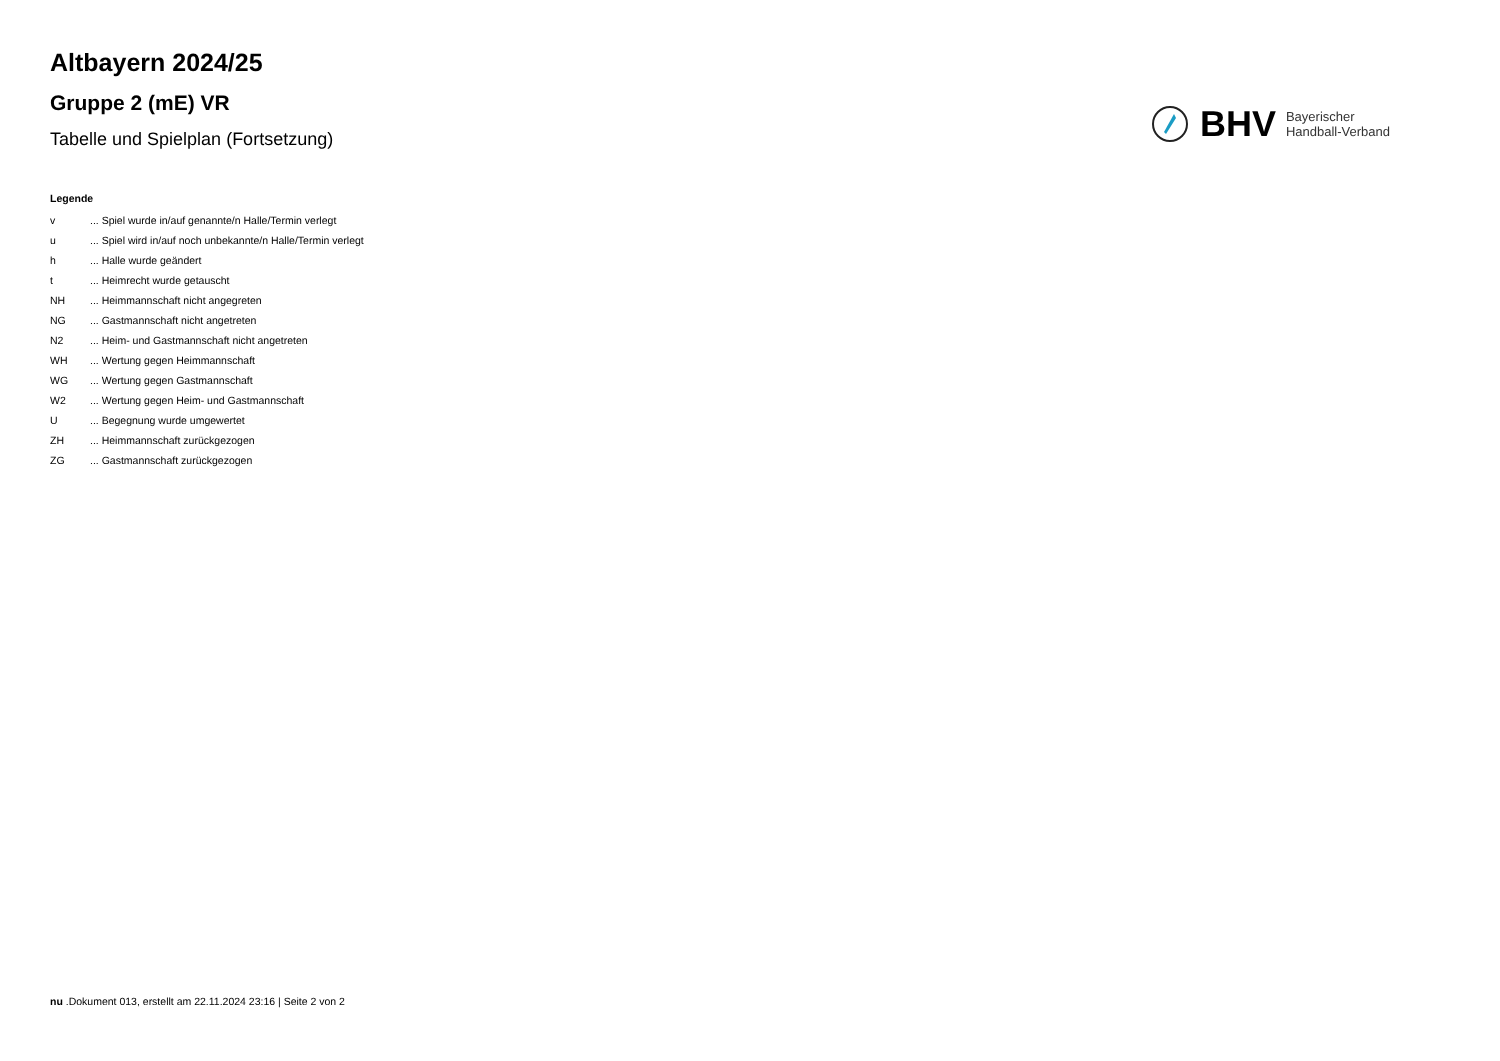Altbayern 2024/25
Gruppe 2 (mE) VR
Tabelle und Spielplan (Fortsetzung)
BHV
Bayerischer
Handball-Verband
Legende
| v | ... Spiel wurde in/auf genannte/n Halle/Termin verlegt |
| u | ... Spiel wird in/auf noch unbekannte/n Halle/Termin verlegt |
| h | ... Halle wurde geändert |
| t | ... Heimrecht wurde getauscht |
| NH | ... Heimmannschaft nicht angegreten |
| NG | ... Gastmannschaft nicht angetreten |
| N2 | ... Heim- und Gastmannschaft nicht angetreten |
| WH | ... Wertung gegen Heimmannschaft |
| WG | ... Wertung gegen Gastmannschaft |
| W2 | ... Wertung gegen Heim- und Gastmannschaft |
| U | ... Begegnung wurde umgewertet |
| ZH | ... Heimmannschaft zurückgezogen |
| ZG | ... Gastmannschaft zurückgezogen |
nu .Dokument 013, erstellt am 22.11.2024 23:16 | Seite 2 von 2